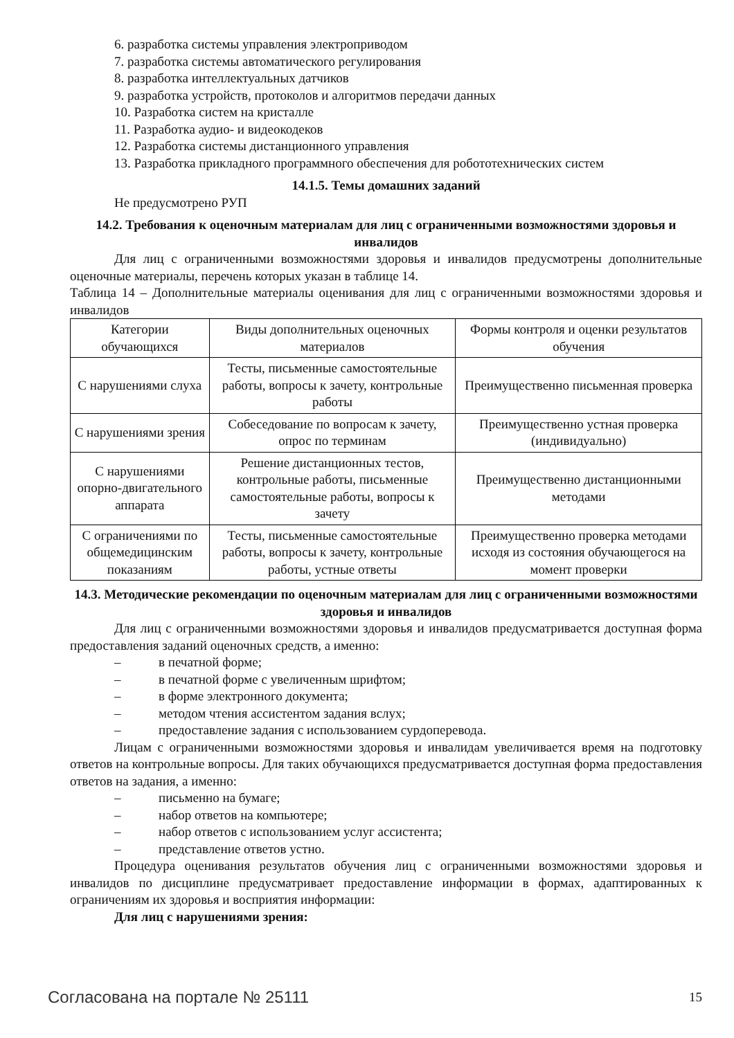6. разработка системы управления электроприводом
7. разработка системы автоматического регулирования
8. разработка интеллектуальных датчиков
9. разработка устройств, протоколов и алгоритмов передачи данных
10. Разработка систем на кристалле
11. Разработка аудио- и видеокодеков
12. Разработка системы дистанционного управления
13. Разработка прикладного программного обеспечения для робототехнических систем
14.1.5. Темы домашних заданий
Не предусмотрено РУП
14.2. Требования к оценочным материалам для лиц с ограниченными возможностями здоровья и инвалидов
Для лиц с ограниченными возможностями здоровья и инвалидов предусмотрены дополнительные оценочные материалы, перечень которых указан в таблице 14.
Таблица 14 – Дополнительные материалы оценивания для лиц с ограниченными возможностями здоровья и инвалидов
| Категории обучающихся | Виды дополнительных оценочных материалов | Формы контроля и оценки результатов обучения |
| С нарушениями слуха | Тесты, письменные самостоятельные работы, вопросы к зачету, контрольные работы | Преимущественно письменная проверка |
| С нарушениями зрения | Собеседование по вопросам к зачету, опрос по терминам | Преимущественно устная проверка (индивидуально) |
| С нарушениями опорно-двигательного аппарата | Решение дистанционных тестов, контрольные работы, письменные самостоятельные работы, вопросы к зачету | Преимущественно дистанционными методами |
| С ограничениями по общемедицинским показаниям | Тесты, письменные самостоятельные работы, вопросы к зачету, контрольные работы, устные ответы | Преимущественно проверка методами исходя из состояния обучающегося на момент проверки |
14.3. Методические рекомендации по оценочным материалам для лиц с ограниченными возможностями здоровья и инвалидов
Для лиц с ограниченными возможностями здоровья и инвалидов предусматривается доступная форма предоставления заданий оценочных средств, а именно:
– в печатной форме;
– в печатной форме с увеличенным шрифтом;
– в форме электронного документа;
– методом чтения ассистентом задания вслух;
– предоставление задания с использованием сурдоперевода.
Лицам с ограниченными возможностями здоровья и инвалидам увеличивается время на подготовку ответов на контрольные вопросы. Для таких обучающихся предусматривается доступная форма предоставления ответов на задания, а именно:
– письменно на бумаге;
– набор ответов на компьютере;
– набор ответов с использованием услуг ассистента;
– представление ответов устно.
Процедура оценивания результатов обучения лиц с ограниченными возможностями здоровья и инвалидов по дисциплине предусматривает предоставление информации в формах, адаптированных к ограничениям их здоровья и восприятия информации:
Для лиц с нарушениями зрения:
Согласована на портале № 25111 15